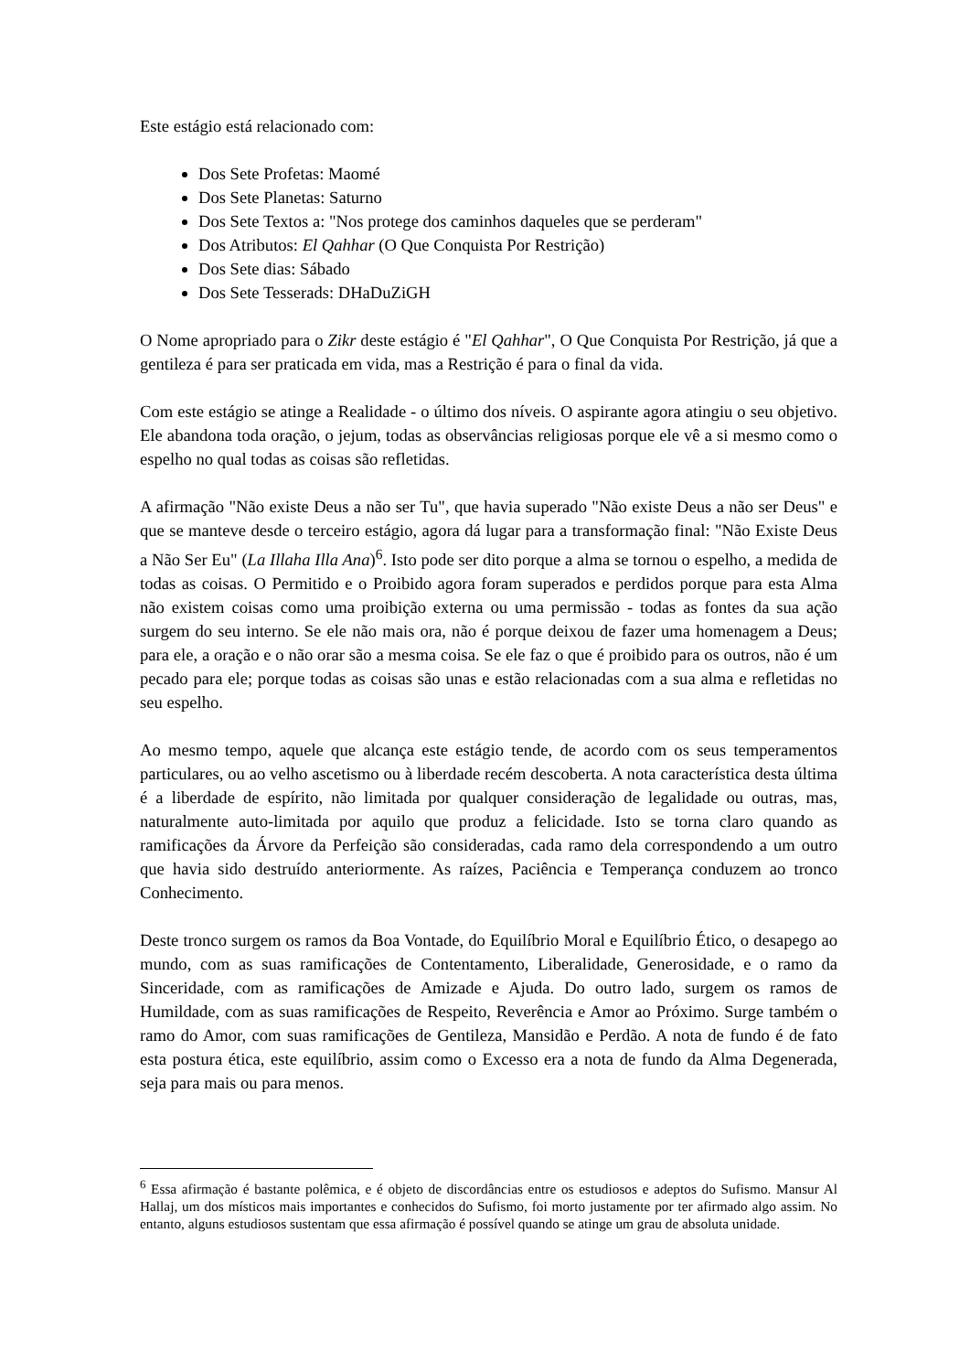Este estágio está relacionado com:
Dos Sete Profetas: Maomé
Dos Sete Planetas: Saturno
Dos Sete Textos a: "Nos protege dos caminhos daqueles que se perderam"
Dos Atributos: El Qahhar (O Que Conquista Por Restrição)
Dos Sete dias: Sábado
Dos Sete Tesserads: DHaDuZiGH
O Nome apropriado para o Zikr deste estágio é "El Qahhar", O Que Conquista Por Restrição, já que a gentileza é para ser praticada em vida, mas a Restrição é para o final da vida.
Com este estágio se atinge a Realidade - o último dos níveis. O aspirante agora atingiu o seu objetivo. Ele abandona toda oração, o jejum, todas as observâncias religiosas porque ele vê a si mesmo como o espelho no qual todas as coisas são refletidas.
A afirmação "Não existe Deus a não ser Tu", que havia superado "Não existe Deus a não ser Deus" e que se manteve desde o terceiro estágio, agora dá lugar para a transformação final: "Não Existe Deus a Não Ser Eu" (La Illaha Illa Ana)<sup>6</sup>. Isto pode ser dito porque a alma se tornou o espelho, a medida de todas as coisas. O Permitido e o Proibido agora foram superados e perdidos porque para esta Alma não existem coisas como uma proibição externa ou uma permissão - todas as fontes da sua ação surgem do seu interno. Se ele não mais ora, não é porque deixou de fazer uma homenagem a Deus; para ele, a oração e o não orar são a mesma coisa. Se ele faz o que é proibido para os outros, não é um pecado para ele; porque todas as coisas são unas e estão relacionadas com a sua alma e refletidas no seu espelho.
Ao mesmo tempo, aquele que alcança este estágio tende, de acordo com os seus temperamentos particulares, ou ao velho ascetismo ou à liberdade recém descoberta. A nota característica desta última é a liberdade de espírito, não limitada por qualquer consideração de legalidade ou outras, mas, naturalmente auto-limitada por aquilo que produz a felicidade. Isto se torna claro quando as ramificações da Árvore da Perfeição são consideradas, cada ramo dela correspondendo a um outro que havia sido destruído anteriormente. As raízes, Paciência e Temperança conduzem ao tronco Conhecimento.
Deste tronco surgem os ramos da Boa Vontade, do Equilíbrio Moral e Equilíbrio Ético, o desapego ao mundo, com as suas ramificações de Contentamento, Liberalidade, Generosidade, e o ramo da Sinceridade, com as ramificações de Amizade e Ajuda. Do outro lado, surgem os ramos de Humildade, com as suas ramificações de Respeito, Reverência e Amor ao Próximo. Surge também o ramo do Amor, com suas ramificações de Gentileza, Mansidão e Perdão. A nota de fundo é de fato esta postura ética, este equilíbrio, assim como o Excesso era a nota de fundo da Alma Degenerada, seja para mais ou para menos.
<sup>6</sup> Essa afirmação é bastante polêmica, e é objeto de discordâncias entre os estudiosos e adeptos do Sufismo. Mansur Al Hallaj, um dos místicos mais importantes e conhecidos do Sufismo, foi morto justamente por ter afirmado algo assim. No entanto, alguns estudiosos sustentam que essa afirmação é possível quando se atinge um grau de absoluta unidade.